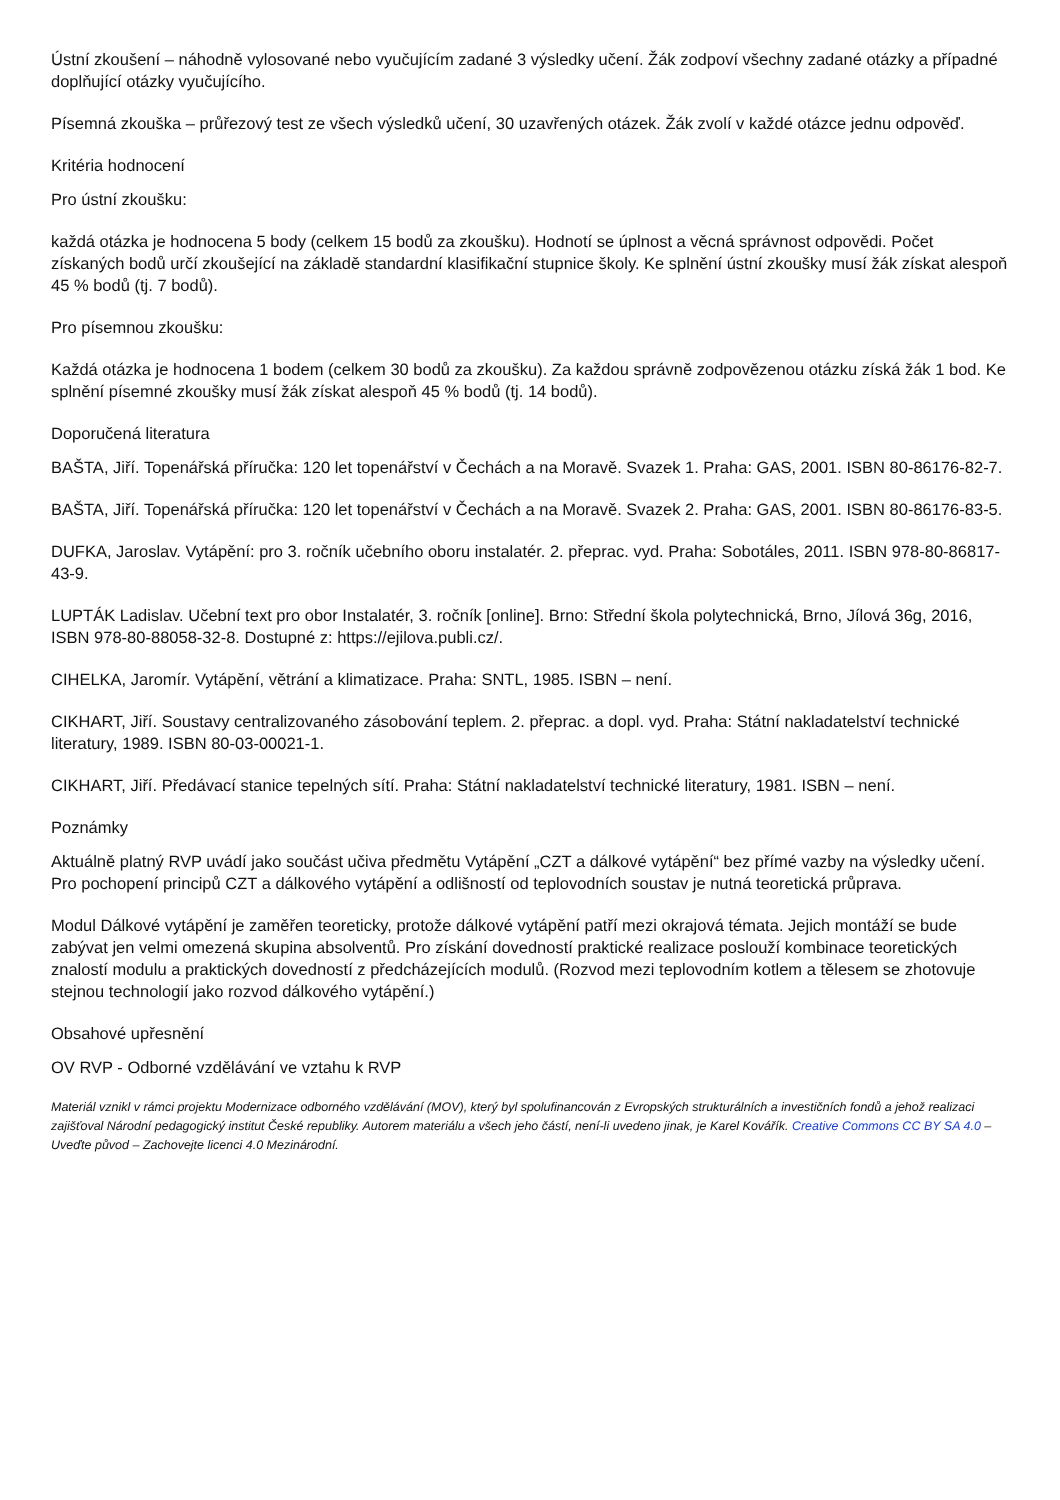Ústní zkoušení – náhodně vylosované nebo vyučujícím zadané 3 výsledky učení. Žák zodpoví všechny zadané otázky a případné doplňující otázky vyučujícího.
Písemná zkouška – průřezový test ze všech výsledků učení, 30 uzavřených otázek. Žák zvolí v každé otázce jednu odpověď.
Kritéria hodnocení
Pro ústní zkoušku:
každá otázka je hodnocena 5 body (celkem 15 bodů za zkoušku). Hodnotí se úplnost a věcná správnost odpovědi. Počet získaných bodů určí zkoušející na základě standardní klasifikační stupnice školy. Ke splnění ústní zkoušky musí žák získat alespoň 45 % bodů (tj. 7 bodů).
Pro písemnou zkoušku:
Každá otázka je hodnocena 1 bodem (celkem 30 bodů za zkoušku). Za každou správně zodpovězenou otázku získá žák 1 bod. Ke splnění písemné zkoušky musí žák získat alespoň 45 % bodů (tj. 14 bodů).
Doporučená literatura
BAŠTA, Jiří. Topenářská příručka: 120 let topenářství v Čechách a na Moravě. Svazek 1. Praha: GAS, 2001. ISBN 80-86176-82-7.
BAŠTA, Jiří. Topenářská příručka: 120 let topenářství v Čechách a na Moravě. Svazek 2. Praha: GAS, 2001. ISBN 80-86176-83-5.
DUFKA, Jaroslav. Vytápění: pro 3. ročník učebního oboru instalatér. 2. přeprac. vyd. Praha: Sobotáles, 2011. ISBN 978-80-86817-43-9.
LUPTÁK Ladislav. Učební text pro obor Instalatér, 3. ročník [online]. Brno: Střední škola polytechnická, Brno, Jílová 36g, 2016, ISBN 978-80-88058-32-8. Dostupné z: https://ejilova.publi.cz/.
CIHELKA, Jaromír. Vytápění, větrání a klimatizace. Praha: SNTL, 1985. ISBN – není.
CIKHART, Jiří. Soustavy centralizovaného zásobování teplem. 2. přeprac. a dopl. vyd. Praha: Státní nakladatelství technické literatury, 1989. ISBN 80-03-00021-1.
CIKHART, Jiří. Předávací stanice tepelných sítí. Praha: Státní nakladatelství technické literatury, 1981. ISBN – není.
Poznámky
Aktuálně platný RVP uvádí jako součást učiva předmětu Vytápění „CZT a dálkové vytápění“ bez přímé vazby na výsledky učení. Pro pochopení principů CZT a dálkového vytápění a odlišností od teplovodních soustav je nutná teoretická průprava.
Modul Dálkové vytápění je zaměřen teoreticky, protože dálkové vytápění patří mezi okrajová témata. Jejich montáží se bude zabývat jen velmi omezená skupina absolventů. Pro získání dovedností praktické realizace poslouží kombinace teoretických znalostí modulu a praktických dovedností z předcházejících modulů. (Rozvod mezi teplovodním kotlem a tělesem se zhotovuje stejnou technologií jako rozvod dálkového vytápění.)
Obsahové upřesnění
OV RVP - Odborné vzdělávání ve vztahu k RVP
Materiál vznikl v rámci projektu Modernizace odborného vzdělávání (MOV), který byl spolufinancován z Evropských strukturálních a investičních fondů a jehož realizaci zajišťoval Národní pedagogický institut České republiky. Autorem materiálu a všech jeho částí, není-li uvedeno jinak, je Karel Kovářík. Creative Commons CC BY SA 4.0 – Uveďte původ – Zachovejte licenci 4.0 Mezinárodní.